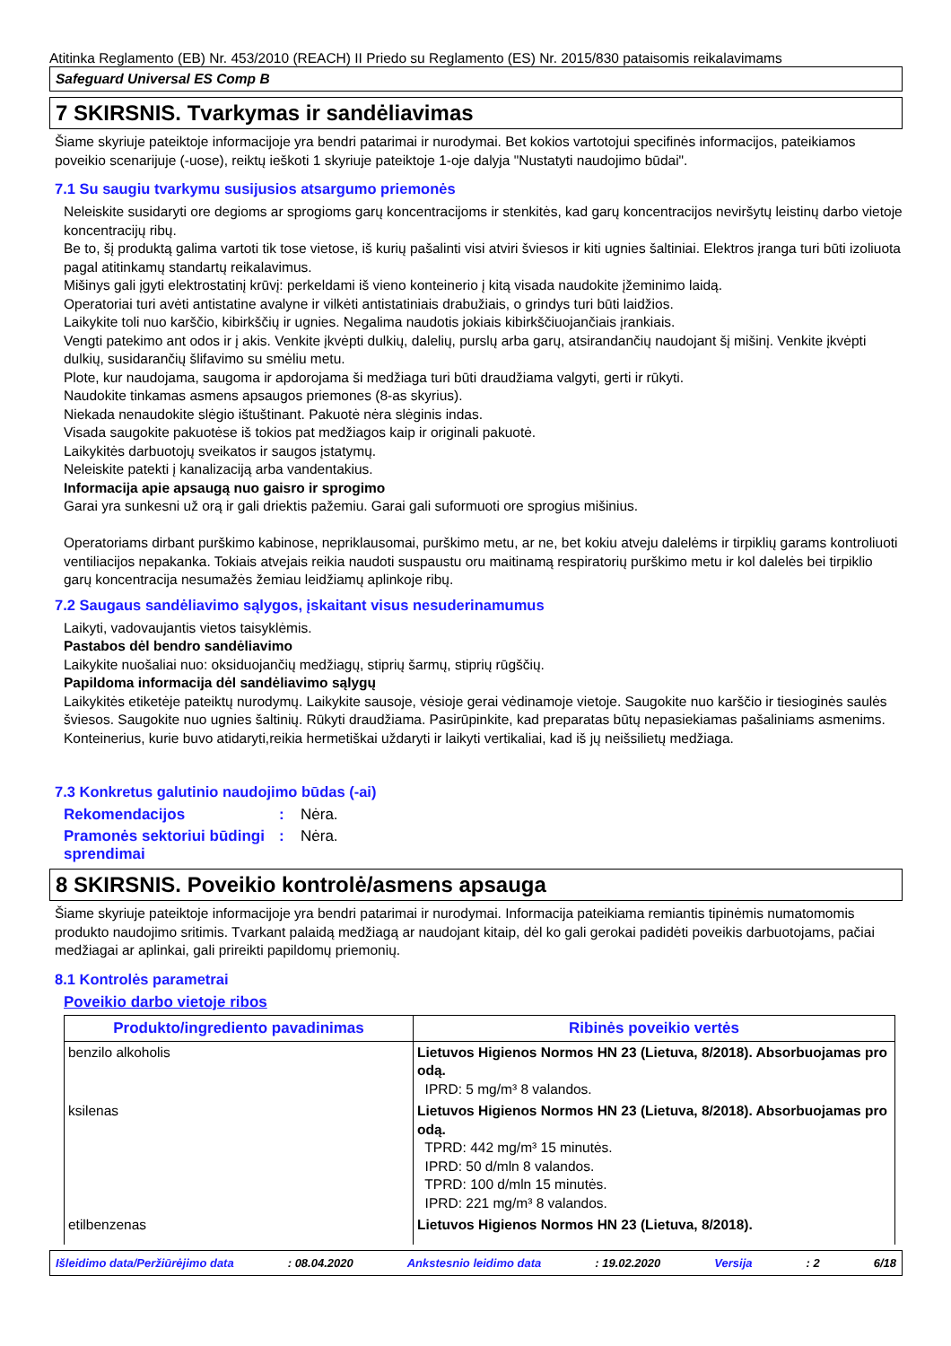Atitinka Reglamento (EB) Nr. 453/2010 (REACH) II Priedo su Reglamento (ES) Nr. 2015/830 pataisomis reikalavimams
Safeguard Universal ES Comp B
7 SKIRSNIS. Tvarkymas ir sandėliavimas
Šiame skyriuje pateiktoje informacijoje yra bendri patarimai ir nurodymai. Bet kokios vartotojui specifinės informacijos, pateikiamos poveikio scenarijuje (-uose), reiktų ieškoti 1 skyriuje pateiktoje 1-oje dalyja "Nustatyti naudojimo būdai".
7.1 Su saugiu tvarkymu susijusios atsargumo priemonės
Neleiskite susidaryti ore degioms ar sprogioms garų koncentracijoms ir stenkitės, kad garų koncentracijos neviršytų leistinų darbo vietoje koncentracijų ribų.
Be to, šį produktą galima vartoti tik tose vietose, iš kurių pašalinti visi atviri šviesos ir kiti ugnies šaltiniai. Elektros įranga turi būti izoliuota pagal atitinkamų standartų reikalavimus.
Mišinys gali įgyti elektrostatinį krūvį: perkeldami iš vieno konteinerio į kitą visada naudokite įžeminimo laidą.
Operatoriai turi avėti antistatine avalyne ir vilkėti antistatiniais drabužiais, o grindys turi būti laidžios.
Laikykite toli nuo karščio, kibirkščių ir ugnies. Negalima naudotis jokiais kibirkščiuojančiais įrankiais.
Vengti patekimo ant odos ir į akis. Venkite įkvėpti dulkių, dalelių, purslų arba garų, atsirandančių naudojant šį mišinį. Venkite įkvėpti dulkių, susidarančių šlifavimo su smėliu metu.
Plote, kur naudojama, saugoma ir apdorojama ši medžiaga turi būti draudžiama valgyti, gerti ir rūkyti.
Naudokite tinkamas asmens apsaugos priemones (8-as skyrius).
Niekada nenaudokite slėgio ištuštinant. Pakuotė nėra slėginis indas.
Visada saugokite pakuotėse iš tokios pat medžiagos kaip ir originali pakuotė.
Laikykitės darbuotojų sveikatos ir saugos įstatymų.
Neleiskite patekti į kanalizaciją arba vandentakius.
Informacija apie apsaugą nuo gaisro ir sprogimo
Garai yra sunkesni už orą ir gali driektis pažemiu. Garai gali suformuoti ore sprogius mišinius.
Operatoriams dirbant purškimo kabinose, nepriklausomai, purškimo metu, ar ne, bet kokiu atveju dalelėms ir tirpiklių garams kontroliuoti ventiliacijos nepakanka. Tokiais atvejais reikia naudoti suspaustu oru maitinamą respiratorių purškimo metu ir kol dalelės bei tirpiklio garų koncentracija nesumažės žemiau leidžiamų aplinkoje ribų.
7.2 Saugaus sandėliavimo sąlygos, įskaitant visus nesuderinamumus
Laikyti, vadovaujantis vietos taisyklėmis.
Pastabos dėl bendro sandėliavimo
Laikykite nuošaliai nuo: oksiduojančių medžiagų, stiprių šarmų, stiprių rūgščių.
Papildoma informacija dėl sandėliavimo sąlygų
Laikykitės etiketėje pateiktų nurodymų. Laikykite sausoje, vėsioje gerai vėdinamoje vietoje. Saugokite nuo karščio ir tiesioginės saulės šviesos. Saugokite nuo ugnies šaltinių. Rūkyti draudžiama. Pasirūpinkite, kad preparatas būtų nepasiekiamas pašaliniams asmenims. Konteinerius, kurie buvo atidaryti,reikia hermetiškai uždaryti ir laikyti vertikaliai, kad iš jų neišsilietų medžiaga.
7.3 Konkretus galutinio naudojimo būdas (-ai)
Rekomendacijos: Nėra.
Pramonės sektoriui būdingi sprendimai: Nėra.
8 SKIRSNIS. Poveikio kontrolė/asmens apsauga
Šiame skyriuje pateiktoje informacijoje yra bendri patarimai ir nurodymai. Informacija pateikiama remiantis tipinėmis numatomomis produkto naudojimo sritimis. Tvarkant palaidą medžiagą ar naudojant kitaip, dėl ko gali gerokai padidėti poveikis darbuotojams, pačiai medžiagai ar aplinkai, gali prireikti papildomų priemonių.
8.1 Kontrolės parametrai
Poveikio darbo vietoje ribos
| Produkto/ingrediento pavadinimas | Ribinės poveikio vertės |
| --- | --- |
| benzilo alkoholis | Lietuvos Higienos Normos HN 23 (Lietuva, 8/2018). Absorbuojamas pro odą. IPRD: 5 mg/m³ 8 valandos. |
| ksilenas | Lietuvos Higienos Normos HN 23 (Lietuva, 8/2018). Absorbuojamas pro odą. TPRD: 442 mg/m³ 15 minutės. IPRD: 50 d/mln 8 valandos. TPRD: 100 d/mln 15 minutės. IPRD: 221 mg/m³ 8 valandos. |
| etilbenzenas | Lietuvos Higienos Normos HN 23 (Lietuva, 8/2018). |
Išleidimo data/Peržiūrėjimo data: 08.04.2020 Ankstesnio leidimo data: 19.02.2020 Versija: 2 6/18